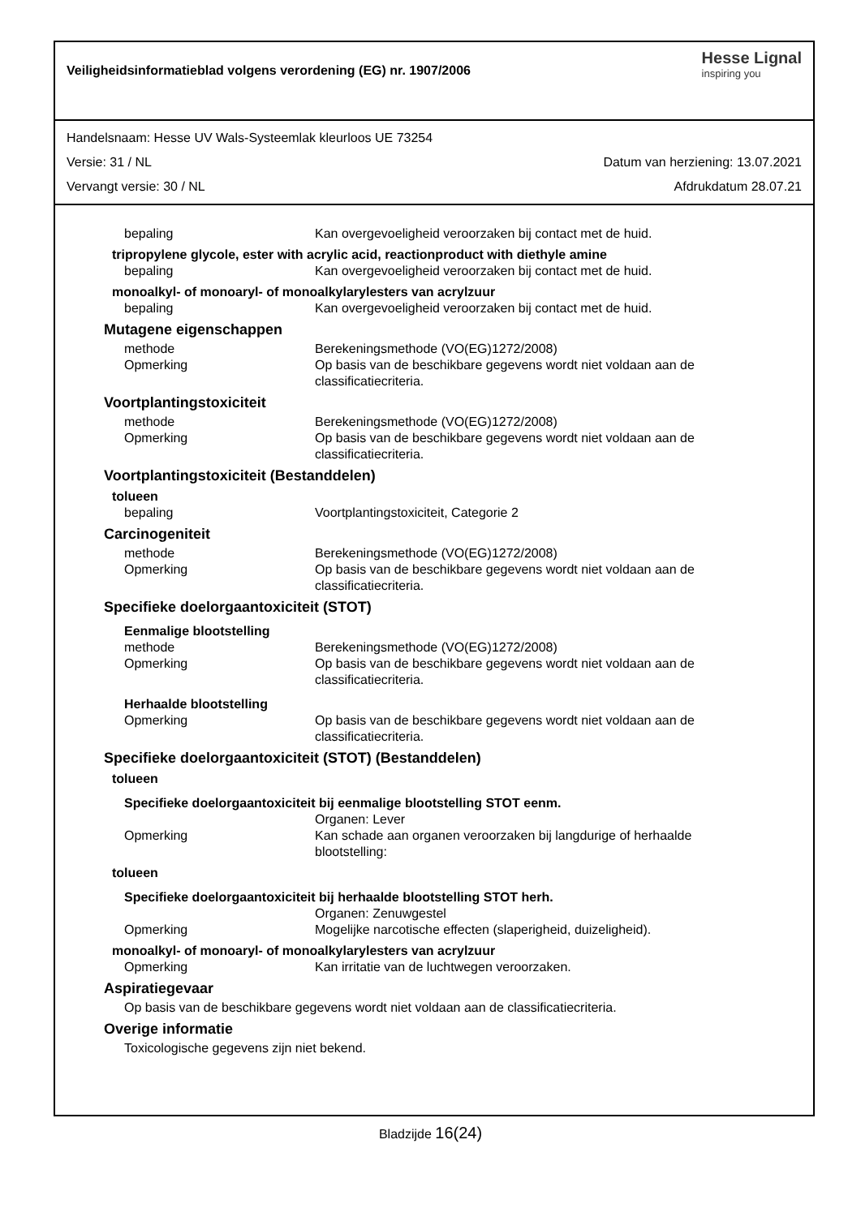Veiligheidsinformatieblad volgens verordening (EG) nr. 1907/2006
Hesse Lignal
inspiring you
Handelsnaam: Hesse UV Wals-Systeemlak kleurloos UE 73254
Versie: 31 / NL Datum van herziening: 13.07.2021
Vervangt versie: 30 / NL Afdrukdatum 28.07.21
bepaling Kan overgevoeligheid veroorzaken bij contact met de huid.
tripropylene glycole, ester with acrylic acid, reactionproduct with diethyle amine
bepaling Kan overgevoeligheid veroorzaken bij contact met de huid.
monoalkyl- of monoaryl- of monoalkylarylesters van acrylzuur
bepaling Kan overgevoeligheid veroorzaken bij contact met de huid.
Mutagene eigenschappen
methode Berekeningsmethode (VO(EG)1272/2008)
Opmerking Op basis van de beschikbare gegevens wordt niet voldaan aan de classificatiecriteria.
Voortplantingstoxiciteit
methode Berekeningsmethode (VO(EG)1272/2008)
Opmerking Op basis van de beschikbare gegevens wordt niet voldaan aan de classificatiecriteria.
Voortplantingstoxiciteit (Bestanddelen)
tolueen
bepaling Voortplantingstoxiciteit, Categorie 2
Carcinogeniteit
methode Berekeningsmethode (VO(EG)1272/2008)
Opmerking Op basis van de beschikbare gegevens wordt niet voldaan aan de classificatiecriteria.
Specifieke doelorgaantoxiciteit (STOT)
Eenmalige blootstelling
methode Berekeningsmethode (VO(EG)1272/2008)
Opmerking Op basis van de beschikbare gegevens wordt niet voldaan aan de classificatiecriteria.
Herhaalde blootstelling
Opmerking Op basis van de beschikbare gegevens wordt niet voldaan aan de classificatiecriteria.
Specifieke doelorgaantoxiciteit (STOT) (Bestanddelen)
tolueen
Specifieke doelorgaantoxiciteit bij eenmalige blootstelling STOT eenm.
Organen: Lever
Opmerking Kan schade aan organen veroorzaken bij langdurige of herhaalde blootstelling:
tolueen
Specifieke doelorgaantoxiciteit bij herhaalde blootstelling STOT herh.
Organen: Zenuwgestel
Opmerking Mogelijke narcotische effecten (slaperigheid, duizeligheid).
monoalkyl- of monoaryl- of monoalkylarylesters van acrylzuur
Opmerking Kan irritatie van de luchtwegen veroorzaken.
Aspiratiegevaar
Op basis van de beschikbare gegevens wordt niet voldaan aan de classificatiecriteria.
Overige informatie
Toxicologische gegevens zijn niet bekend.
Bladzijde 16(24)